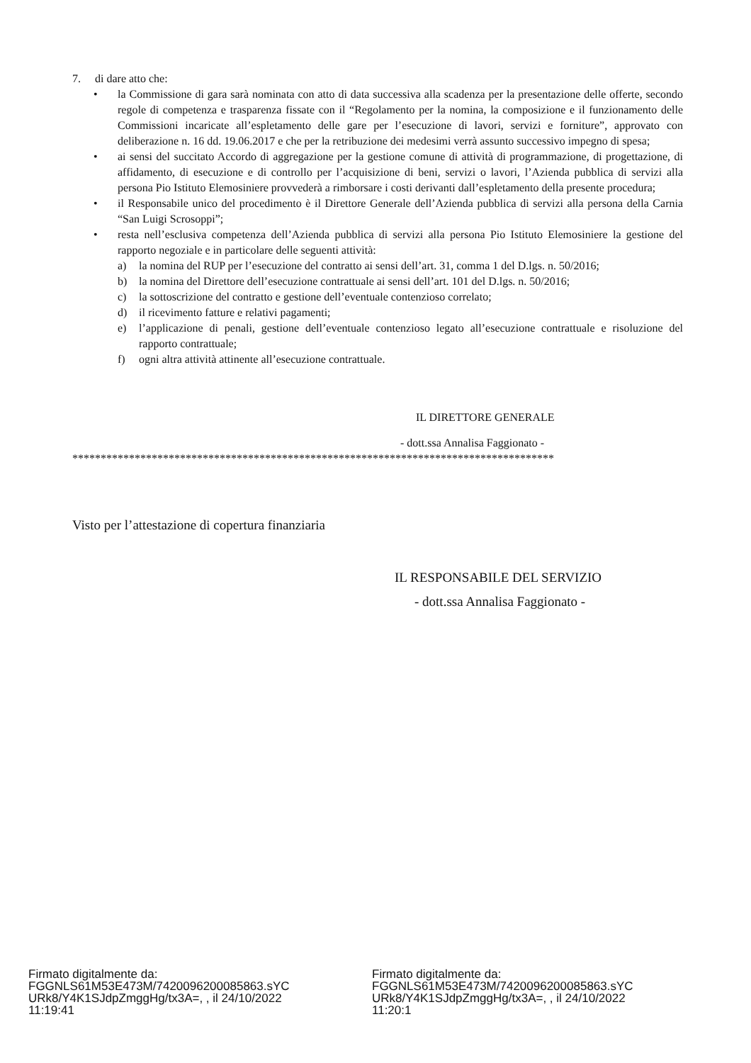7. di dare atto che:
• la Commissione di gara sarà nominata con atto di data successiva alla scadenza per la presentazione delle offerte, secondo regole di competenza e trasparenza fissate con il “Regolamento per la nomina, la composizione e il funzionamento delle Commissioni incaricate all’espletamento delle gare per l’esecuzione di lavori, servizi e forniture”, approvato con deliberazione n. 16 dd. 19.06.2017 e che per la retribuzione dei medesimi verrà assunto successivo impegno di spesa;
• ai sensi del succitato Accordo di aggregazione per la gestione comune di attività di programmazione, di progettazione, di affidamento, di esecuzione e di controllo per l’acquisizione di beni, servizi o lavori, l’Azienda pubblica di servizi alla persona Pio Istituto Elemosiniere provvederà a rimborsare i costi derivanti dall’espletamento della presente procedura;
• il Responsabile unico del procedimento è il Direttore Generale dell’Azienda pubblica di servizi alla persona della Carnia “San Luigi Scrosoppi”;
• resta nell’esclusiva competenza dell’Azienda pubblica di servizi alla persona Pio Istituto Elemosiniere la gestione del rapporto negoziale e in particolare delle seguenti attività:
a) la nomina del RUP per l’esecuzione del contratto ai sensi dell’art. 31, comma 1 del D.lgs. n. 50/2016;
b) la nomina del Direttore dell’esecuzione contrattuale ai sensi dell’art. 101 del D.lgs. n. 50/2016;
c) la sottoscrizione del contratto e gestione dell’eventuale contenzioso correlato;
d) il ricevimento fatture e relativi pagamenti;
e) l’applicazione di penali, gestione dell’eventuale contenzioso legato all’esecuzione contrattuale e risoluzione del rapporto contrattuale;
f) ogni altra attività attinente all’esecuzione contrattuale.
IL DIRETTORE GENERALE
- dott.ssa Annalisa Faggionato -
*************************************************************************************
Visto per l’attestazione di copertura finanziaria
IL RESPONSABILE DEL SERVIZIO
- dott.ssa Annalisa Faggionato -
Firmato digitalmente da:
FGGNLS61M53E473M/7420096200085863.sYC
URk8/Y4K1SJdpZmggHg/tx3A=, , il 24/10/2022
11:19:41
Firmato digitalmente da:
FGGNLS61M53E473M/7420096200085863.sYC
URk8/Y4K1SJdpZmggHg/tx3A=, , il 24/10/2022
11:20:1